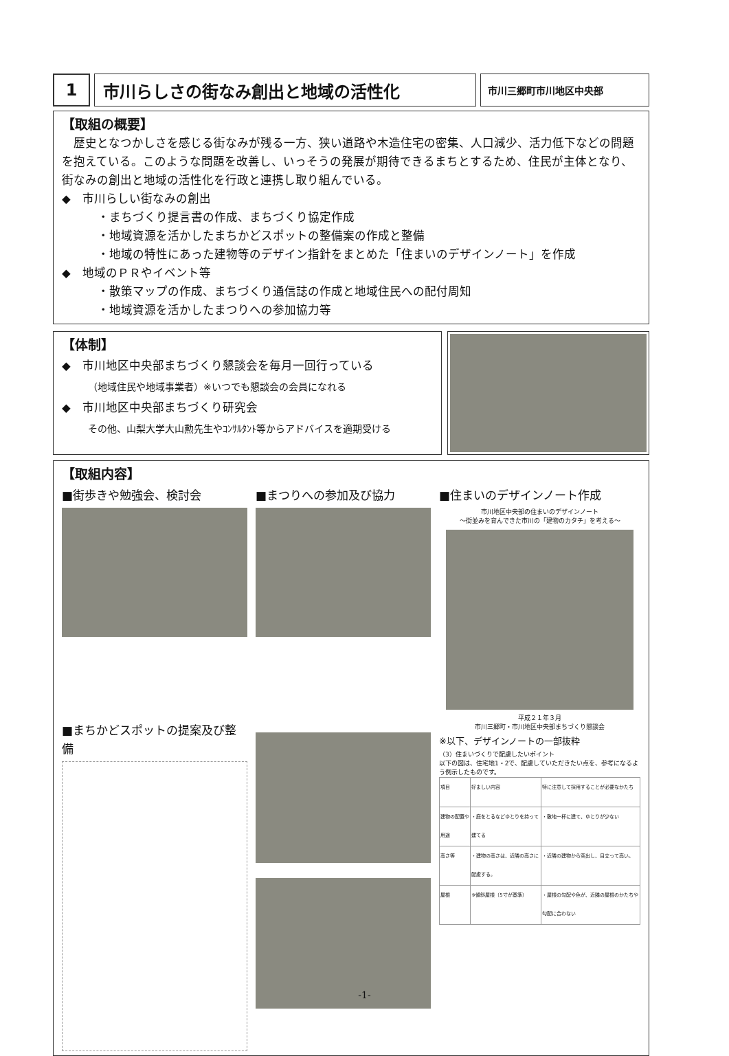1 市川らしさの街なみ創出と地域の活性化
市川三郷町市川地区中央部
【取組の概要】
　歴史となつかしさを感じる街なみが残る一方、狭い道路や木造住宅の密集、人口減少、活力低下などの問題を抱えている。このような問題を改善し、いっそうの発展が期待できるまちとするため、住民が主体となり、街なみの創出と地域の活性化を行政と連携し取り組んでいる。
◆　市川らしい街なみの創出
・まちづくり提言書の作成、まちづくり協定作成
・地域資源を活かしたまちかどスポットの整備案の作成と整備
・地域の特性にあった建物等のデザイン指針をまとめた「住まいのデザインノート」を作成
◆　地域のＰＲやイベント等
・散策マップの作成、まちづくり通信誌の作成と地域住民への配付周知
・地域資源を活かしたまつりへの参加協力等
【体制】
◆　市川地区中央部まちづくり懇談会を毎月一回行っている
（地域住民や地域事業者）※いつでも懇談会の会員になれる
◆　市川地区中央部まちづくり研究会
その他、山梨大学大山勲先生やｺﾝｻﾙﾀﾝﾄ等からアドバイスを適期受ける
【取組内容】
■街歩きや勉強会、検討会 ■まつりへの参加及び協力 ■住まいのデザインノート作成
市川地区中央部の住まいのデザインノート
～街並みを育んできた市川の「建物のカタチ」を考える～
平成２１年３月
市川三郷町・市川地区中央部まちづくり懇談会
※以下、デザインノートの一部抜粋
（3）住まいづくりで配慮したいポイント
以下の図は、住宅地1・2で、配慮していただきたい点を、参考になるよう例示したものです。
| 項目 | 好ましい内容 | 特に注意して採用することが必要なかたち |
| --- | --- | --- |
| 建物の配置や用途 | ・庭をとるなどゆとりを持って建てる | ・敷地一杯に建て、ゆとりが少ない |
| 高さ等 | ・建物の高さは、近隣の高さに配慮する。 | ・近隣の建物から突出し、目立って高い。 |
| 屋根 | ※傾斜屋根（5寸が基準） | ・屋根の勾配や色が、近隣の屋根のかたちや勾配に合わない |
■まちかどスポットの提案及び整備
-1-